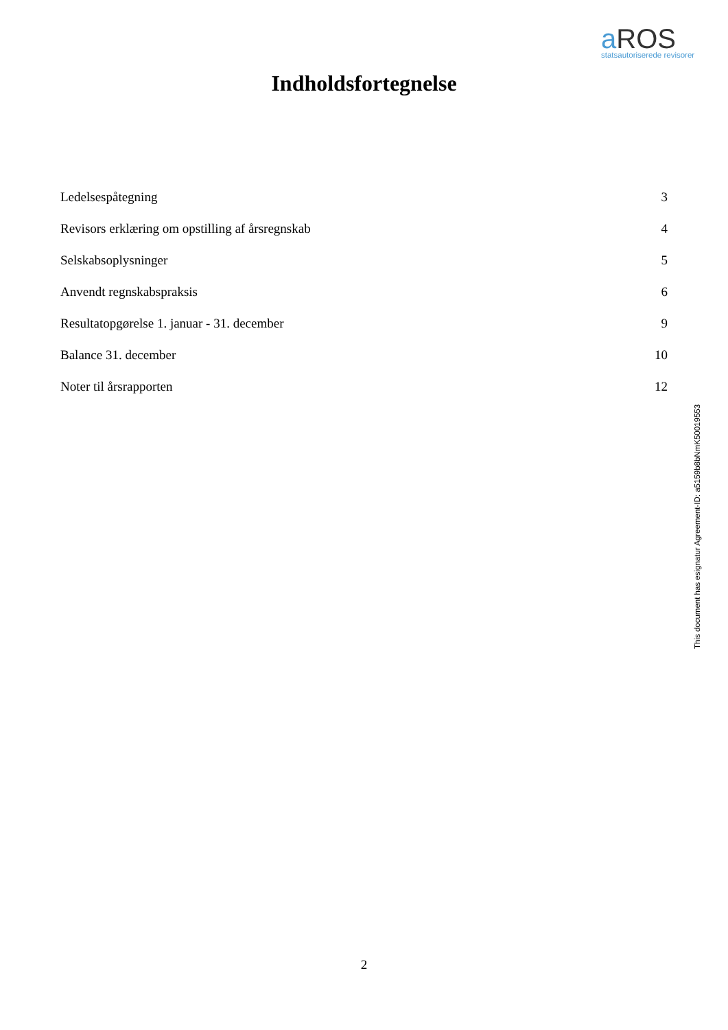a ROS
statsautoriserede revisorer
Indholdsfortegnelse
Ledelsespåtegning 3
Revisors erklæring om opstilling af årsregnskab 4
Selskabsoplysninger 5
Anvendt regnskabspraksis 6
Resultatopgørelse 1. januar - 31. december 9
Balance 31. december 10
Noter til årsrapporten 12
This document has esignatur Agreement-ID: a5159b8bNmK50019553
2